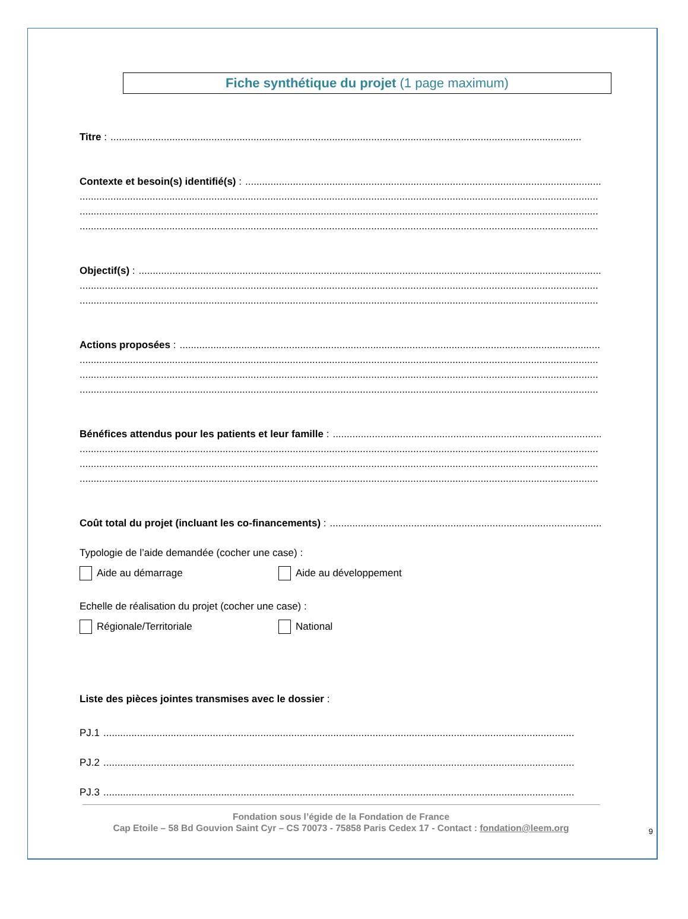Fiche synthétique du projet (1 page maximum)
Titre :........................................................................................................................................................................
Contexte et besoin(s) identifié(s) :........................................................................................................................................
.........................................................................................................................................................................................
.........................................................................................................................................................................................
.........................................................................................................................................................................................
Objectif(s) :........................................................................................................................................................................
.........................................................................................................................................................................................
.........................................................................................................................................................................................
Actions proposées :........................................................................................................................................................................
.........................................................................................................................................................................................
.........................................................................................................................................................................................
.........................................................................................................................................................................................
Bénéfices attendus pour les patients et leur famille :........................................................................................................................
.........................................................................................................................................................................................
.........................................................................................................................................................................................
.........................................................................................................................................................................................
Coût total du projet (incluant les co-financements) :........................................................................................................................
Typologie de l’aide demandée (cocher une case) :
Aide au démarrage Aide au développement
Echelle de réalisation du projet (cocher une case) :
Régionale/Territoriale National
Liste des pièces jointes transmises avec le dossier :
PJ.1........................................................................................................................................................................
PJ.2........................................................................................................................................................................
PJ.3........................................................................................................................................................................
Fondation sous l’égide de la Fondation de France
Cap Etoile – 58 Bd Gouvion Saint Cyr – CS 70073 - 75858 Paris Cedex 17 - Contact : fondation@leem.org
9